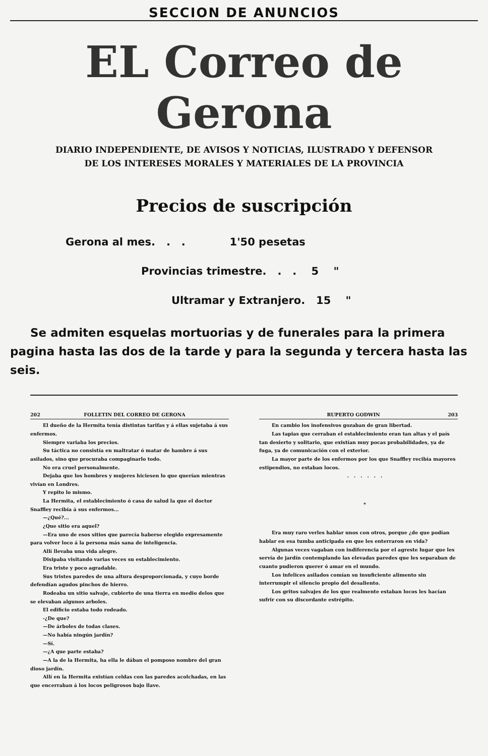SECCION DE ANUNCIOS
EL Correo de Gerona
DIARIO INDEPENDIENTE, DE AVISOS Y NOTICIAS, ILUSTRADO Y DEFENSOR
DE LOS INTERESES MORALES Y MATERIALES DE LA PROVINCIA
Precios de suscripción
Gerona al mes. . . 1'50 pesetas
Provincias trimestre. . . 5 "
Ultramar y Extranjero. 15 "
Se admiten esquelas mortuorias y de funerales para la primera pagina hasta las dos de la tarde y para la segunda y tercera hasta las seis.
202 FOLLETIN DEL CORREO DE GERONA
El dueño de la Hermita tenía distintas tarifas y á ellas sujetaba á sus enfermos.
Siempre variaba los precios.
Su táctica no consistía en maltratar ó matar de hambre á sus asilados, sino que procuraba compaginarlo todo.
No era cruel personalmente.
Dejaba que los hombres y mujeres hiciesen lo que querían mientras vivían en Londres.
Y repito lo mismo.
La Hermita, el establecimiento ó casa de salud la que el doctor Snaffley recibía á sus enfermos...
—¿Qué?...
¿Que sitio era aquel?
—Era uno de esos sitios que parecía haberse elegido expresamente para volver loco á la persona más sana de inteligencia.
Allí llevaba una vida alegre.
Disipaba visitando varias veces su establecimiento.
Era triste y poco agradable.
Sus tristes paredes de una altura desproporcionada, y cuyo borde defendían agudos pinchos de hierro.
Rodeaba un sitio salvaje, cubierto de una tierra en medio delos que se elevaban algunos arboles.
El edificio estaba todo rodeado.
-¿De que?
—De árboles de todas clases.
—No había ningún jardín?
—Sí.
—¿A que parte estaba?
—A la de la Hermita, ha ella le dában el pomposo nombre del gran dioso jardín.
Allí en la Hermita existían celdas con las paredes acolchadas, en las que encerraban á los locos peligrosos bajo llave.
RUPERTO GODWIN 203
En cambio los inofensivos gozaban de gran libertad.
Las tapias que cerraban el establecimiento eran tan altas y el país tan desierto y solitario, que existían muy pocas probabilidades, ya de fuga, ya de comunicación con el exterior.
La mayor parte de los enfermos por los que Snaffley recibía mayores estipendios, no estaban locos.
. . . . . .
*
Era muy raro verles hablar unos con otros, porque ¿de que podían hablar en esa tumba anticipada en que les enterraron en vida?
Algunas veces vagaban con indiferencia por el agreste lugar que les servía de jardín contemplando las elevadas paredes que les separaban de cuanto pudieron querer ó amar en el mundo.
Los infelices asilados comían su insuficiente alimento sin interrumpir el silencio propio del desaliento.
Los gritos salvajes de los que realmente estaban locos les hacían sufrir con su discordante estrépito.